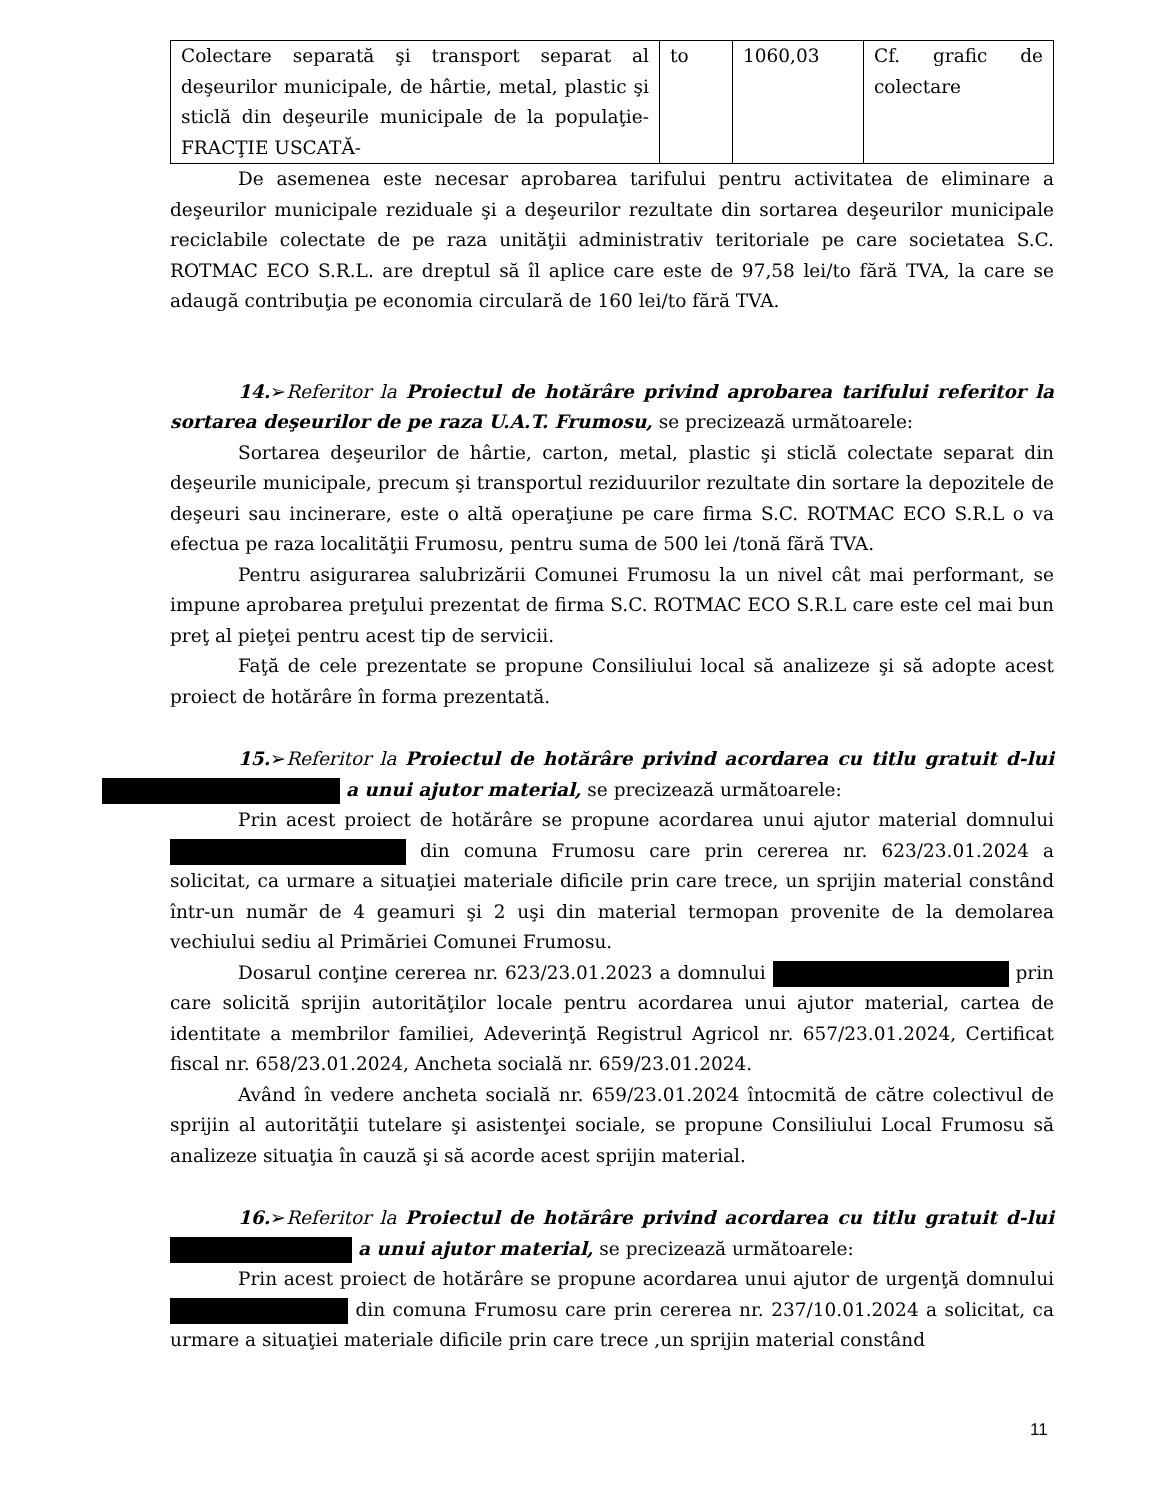| Colectare separată şi transport separat al deşeurilor municipale, de hârtie, metal, plastic şi sticlă din deşeurile municipale de la populaţie- FRACŢIE USCATĂ- | to | 1060,03 | Cf. grafic de colectare |
De asemenea este necesar aprobarea tarifului pentru activitatea de eliminare a deşeurilor municipale reziduale şi a deşeurilor rezultate din sortarea deşeurilor municipale reciclabile colectate de pe raza unităţii administrativ teritoriale pe care societatea S.C. ROTMAC ECO S.R.L. are dreptul să îl aplice care este de 97,58 lei/to fără TVA, la care se adaugă contribuţia pe economia circulară de 160 lei/to fără TVA.
14.➢Referitor la Proiectul de hotărâre privind aprobarea tarifului referitor la sortarea deşeurilor de pe raza U.A.T. Frumosu, se precizează următoarele:
Sortarea deşeurilor de hârtie, carton, metal, plastic şi sticlă colectate separat din deşeurile municipale, precum şi transportul reziduurilor rezultate din sortare la depozitele de deşeuri sau incinerare, este o altă operaţiune pe care firma S.C. ROTMAC ECO S.R.L o va efectua pe raza localităţii Frumosu, pentru suma de 500 lei /tonă fără TVA.
Pentru asigurarea salubrizării Comunei Frumosu la un nivel cât mai performant, se impune aprobarea preţului prezentat de firma S.C. ROTMAC ECO S.R.L care este cel mai bun preţ al pieţei pentru acest tip de servicii.
Faţă de cele prezentate se propune Consiliului local să analizeze şi să adopte acest proiect de hotărâre în forma prezentată.
15.➢Referitor la Proiectul de hotărâre privind acordarea cu titlu gratuit d-lui a unui ajutor material, se precizează următoarele:
Prin acest proiect de hotărâre se propune acordarea unui ajutor material domnului din comuna Frumosu care prin cererea nr. 623/23.01.2024 a solicitat, ca urmare a situaţiei materiale dificile prin care trece, un sprijin material constând într-un număr de 4 geamuri şi 2 uşi din material termopan provenite de la demolarea vechiului sediu al Primăriei Comunei Frumosu.
Dosarul conţine cererea nr. 623/23.01.2023 a domnului prin care solicită sprijin autorităţilor locale pentru acordarea unui ajutor material, cartea de identitate a membrilor familiei, Adeverinţă Registrul Agricol nr. 657/23.01.2024, Certificat fiscal nr. 658/23.01.2024, Ancheta socială nr. 659/23.01.2024.
Având în vedere ancheta socială nr. 659/23.01.2024 întocmită de către colectivul de sprijin al autorităţii tutelare şi asistenţei sociale, se propune Consiliului Local Frumosu să analizeze situaţia în cauză şi să acorde acest sprijin material.
16.➢Referitor la Proiectul de hotărâre privind acordarea cu titlu gratuit d-lui a unui ajutor material, se precizează următoarele:
Prin acest proiect de hotărâre se propune acordarea unui ajutor de urgenţă domnului din comuna Frumosu care prin cererea nr. 237/10.01.2024 a solicitat, ca urmare a situaţiei materiale dificile prin care trece ,un sprijin material constând
11